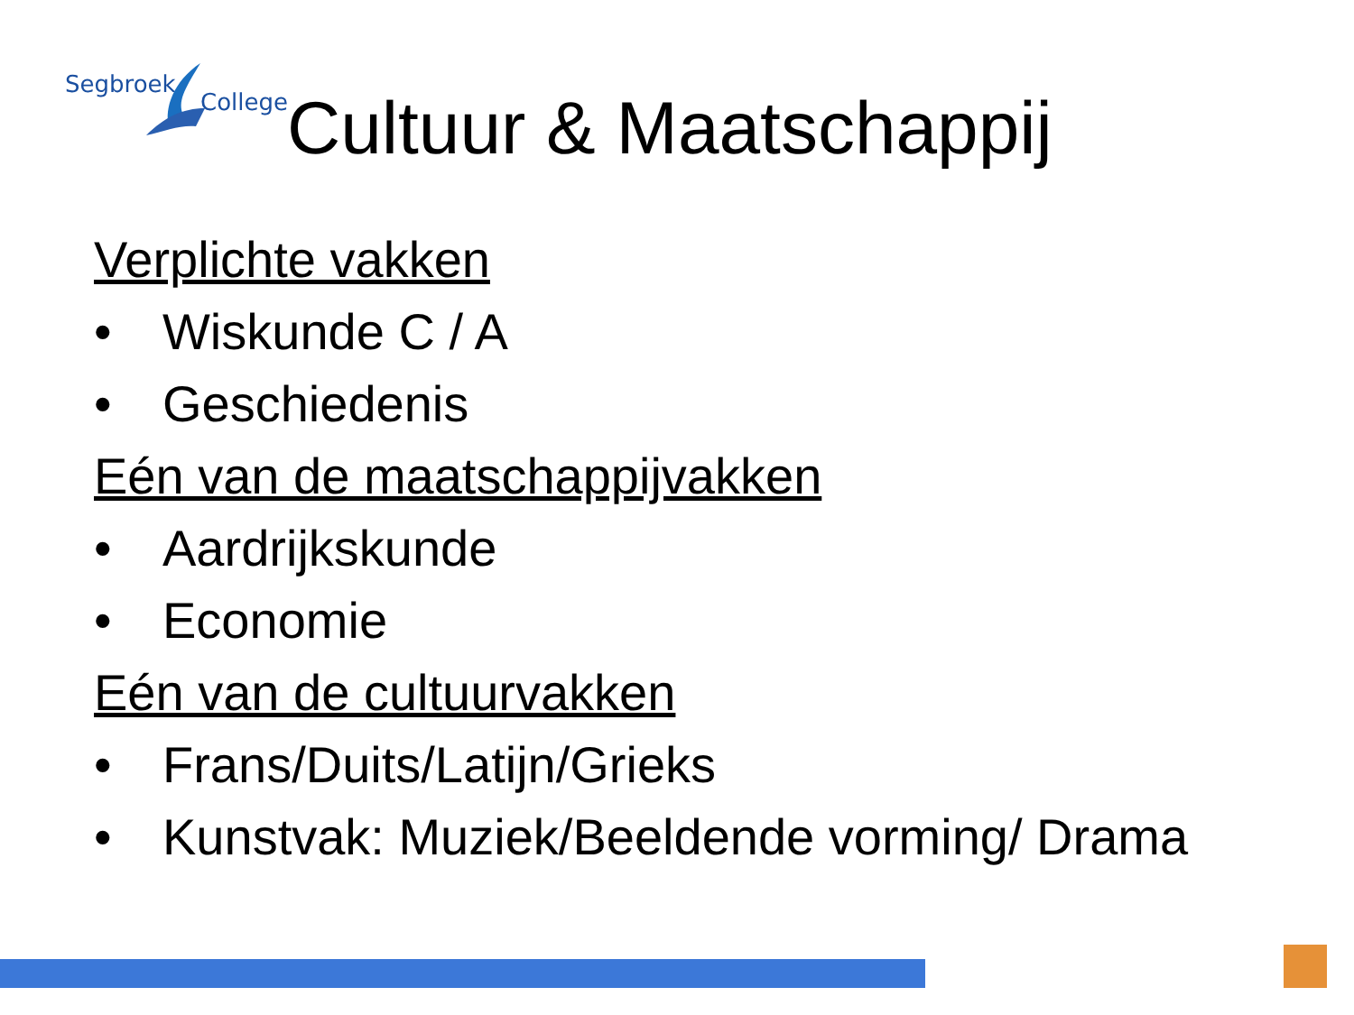Segbroek
College
Cultuur & Maatschappij
Verplichte vakken
• Wiskunde C / A
• Geschiedenis
Eén van de maatschappijvakken
• Aardrijkskunde
• Economie
Eén van de cultuurvakken
• Frans/Duits/Latijn/Grieks
• Kunstvak: Muziek/Beeldende vorming/ Drama